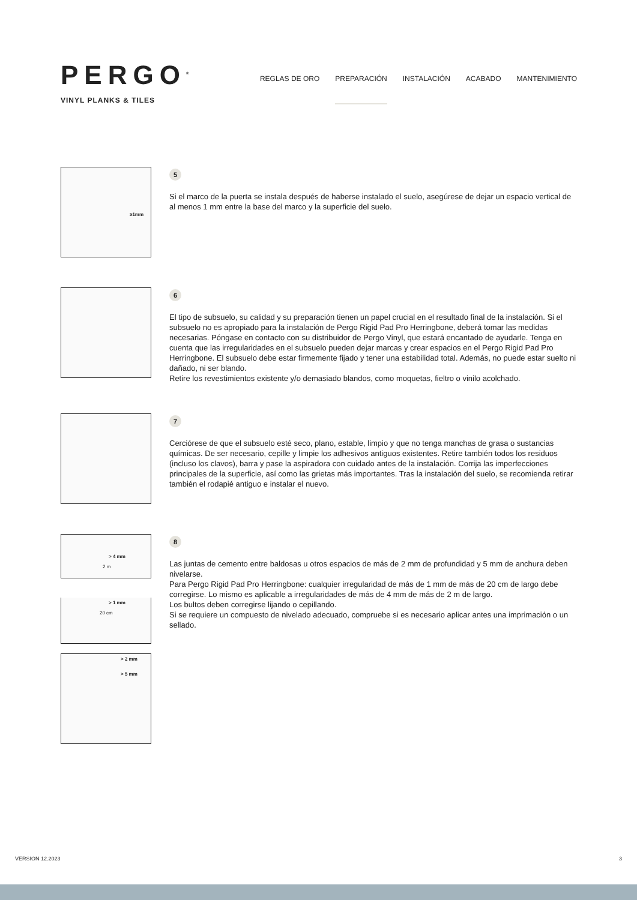PERGO<sup>®</sup>
VINYL PLANKS & TILES
REGLAS DE ORO PREPARACIÓN INSTALACIÓN ACABADO MANTENIMIENTO
≥1mm
5
Si el marco de la puerta se instala después de haberse instalado el suelo, asegúrese de dejar un espacio vertical de al menos 1 mm entre la base del marco y la superficie del suelo.
6
El tipo de subsuelo, su calidad y su preparación tienen un papel crucial en el resultado final de la instalación. Si el subsuelo no es apropiado para la instalación de Pergo Rigid Pad Pro Herringbone, deberá tomar las medidas necesarias. Póngase en contacto con su distribuidor de Pergo Vinyl, que estará encantado de ayudarle. Tenga en cuenta que las irregularidades en el subsuelo pueden dejar marcas y crear espacios en el Pergo Rigid Pad Pro Herringbone. El subsuelo debe estar firmemente fijado y tener una estabilidad total. Además, no puede estar suelto ni dañado, ni ser blando.
Retire los revestimientos existente y/o demasiado blandos, como moquetas, fieltro o vinilo acolchado.
7
Cerciórese de que el subsuelo esté seco, plano, estable, limpio y que no tenga manchas de grasa o sustancias químicas. De ser necesario, cepille y limpie los adhesivos antiguos existentes. Retire también todos los residuos (incluso los clavos), barra y pase la aspiradora con cuidado antes de la instalación. Corrija las imperfecciones principales de la superficie, así como las grietas más importantes. Tras la instalación del suelo, se recomienda retirar también el rodapié antiguo e instalar el nuevo.
> 4 mm
2 m
> 1 mm
20 cm
> 2 mm
> 5 mm
8
Las juntas de cemento entre baldosas u otros espacios de más de 2 mm de profundidad y 5 mm de anchura deben nivelarse.
Para Pergo Rigid Pad Pro Herringbone: cualquier irregularidad de más de 1 mm de más de 20 cm de largo debe corregirse. Lo mismo es aplicable a irregularidades de más de 4 mm de más de 2 m de largo.
Los bultos deben corregirse lijando o cepillando.
Si se requiere un compuesto de nivelado adecuado, compruebe si es necesario aplicar antes una imprimación o un sellado.
VERSION 12.2023 3